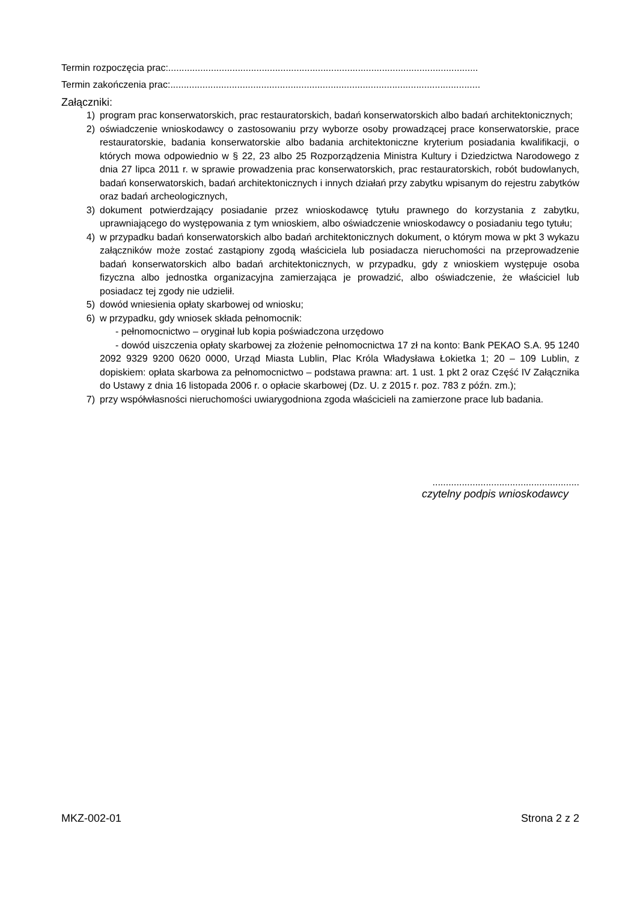Termin rozpoczęcia prac:....................................................................................................................
Termin zakończenia prac:....................................................................................................................
Załączniki:
1) program prac konserwatorskich, prac restauratorskich, badań konserwatorskich albo badań architektonicznych;
2) oświadczenie wnioskodawcy o zastosowaniu przy wyborze osoby prowadzącej prace konserwatorskie, prace restauratorskie, badania konserwatorskie albo badania architektoniczne kryterium posiadania kwalifikacji, o których mowa odpowiednio w § 22, 23 albo 25 Rozporządzenia Ministra Kultury i Dziedzictwa Narodowego z dnia 27 lipca 2011 r. w sprawie prowadzenia prac konserwatorskich, prac restauratorskich, robót budowlanych, badań konserwatorskich, badań architektonicznych i innych działań przy zabytku wpisanym do rejestru zabytków oraz badań archeologicznych,
3) dokument potwierdzający posiadanie przez wnioskodawcę tytułu prawnego do korzystania z zabytku, uprawniającego do występowania z tym wnioskiem, albo oświadczenie wnioskodawcy o posiadaniu tego tytułu;
4) w przypadku badań konserwatorskich albo badań architektonicznych dokument, o którym mowa w pkt 3 wykazu załączników może zostać zastąpiony zgodą właściciela lub posiadacza nieruchomości na przeprowadzenie badań konserwatorskich albo badań architektonicznych, w przypadku, gdy z wnioskiem występuje osoba fizyczna albo jednostka organizacyjna zamierzająca je prowadzić, albo oświadczenie, że właściciel lub posiadacz tej zgody nie udzielił.
5) dowód wniesienia opłaty skarbowej od wniosku;
6) w przypadku, gdy wniosek składa pełnomocnik:
- pełnomocnictwo – oryginał lub kopia poświadczona urzędowo
- dowód uiszczenia opłaty skarbowej za złożenie pełnomocnictwa 17 zł na konto: Bank PEKAO S.A. 95 1240 2092 9329 9200 0620 0000, Urząd Miasta Lublin, Plac Króla Władysława Łokietka 1; 20 – 109 Lublin, z dopiskiem: opłata skarbowa za pełnomocnictwo – podstawa prawna: art. 1 ust. 1 pkt 2 oraz Część IV Załącznika do Ustawy z dnia 16 listopada 2006 r. o opłacie skarbowej (Dz. U. z 2015 r. poz. 783 z późn. zm.);
7) przy współwłasności nieruchomości uwiarygodniona zgoda właścicieli na zamierzone prace lub badania.
.......................................................
czytelny podpis wnioskodawcy
MKZ-002-01 Strona 2 z 2